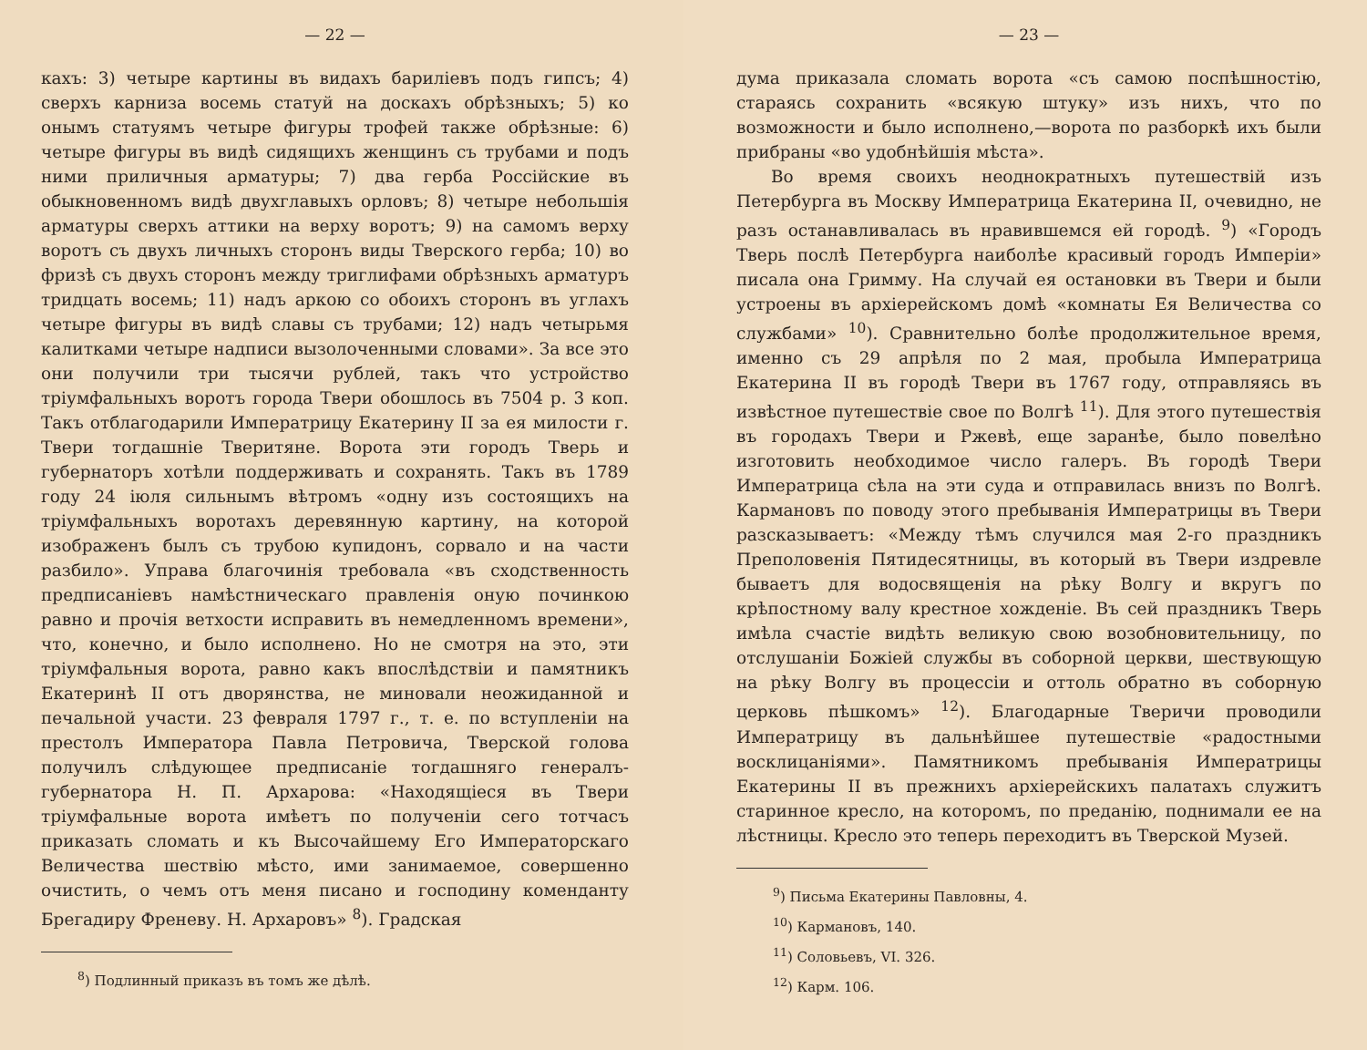— 22 —
кахъ: 3) четыре картины въ видахъ бариліевъ подъ гипсъ; 4) сверхъ карниза восемь статуй на доскахъ обрѣзныхъ; 5) ко онымъ статуямъ четыре фигуры трофей также обрѣзные: 6) четыре фигуры въ видѣ сидящихъ женщинъ съ трубами и подъ ними приличныя арматуры; 7) два герба Россійские въ обыкновенномъ видѣ двухглавыхъ орловъ; 8) четыре небольшія арматуры сверхъ аттики на верху воротъ; 9) на самомъ верху воротъ съ двухъ личныхъ сторонъ виды Тверского герба; 10) во фризѣ съ двухъ сторонъ между триглифами обрѣзныхъ арматуръ тридцать восемь; 11) надъ аркою со обоихъ сторонъ въ углахъ четыре фигуры въ видѣ славы съ трубами; 12) надъ четырьмя калитками четыре надписи вызолоченными словами». За все это они получили три тысячи рублей, такъ что устройство тріумфальныхъ воротъ города Твери обошлось въ 7504 р. 3 коп. Такъ отблагодарили Императрицу Екатерину II за ея милости г. Твери тогдашніе Тверитяне. Ворота эти городъ Тверь и губернаторъ хотѣли поддерживать и сохранять. Такъ въ 1789 году 24 іюля сильнымъ вѣтромъ «одну изъ состоящихъ на тріумфальныхъ воротахъ деревянную картину, на которой изображенъ былъ съ трубою купидонъ, сорвало и на части разбило». Управа благочинія требовала «въ сходственность предписаніевъ намѣстническаго правленія оную починкою равно и прочія ветхости исправить въ немедленномъ времени», что, конечно, и было исполнено. Но не смотря на это, эти тріумфальныя ворота, равно какъ впослѣдствіи и памятникъ Екатеринѣ II отъ дворянства, не миновали неожиданной и печальной участи. 23 февраля 1797 г., т. е. по вступленіи на престолъ Императора Павла Петровича, Тверской голова получилъ слѣдующее предписаніе тогдашняго генералъ-губернатора Н. П. Архарова: «Находящіеся въ Твери тріумфальные ворота имѣетъ по полученіи сего тотчасъ приказать сломать и къ Высочайшему Его Императорскаго Величества шествію мѣсто, ими занимаемое, совершенно очистить, о чемъ отъ меня писано и господину коменданту Брегадиру Френеву. Н. Архаровъ» <sup>8</sup>). Градская
<sup>8</sup>) Подлинный приказъ въ томъ же дѣлѣ.
— 23 —
дума приказала сломать ворота «съ самою поспѣшностію, стараясь сохранить «всякую штуку» изъ нихъ, что по возможности и было исполнено,—ворота по разборкѣ ихъ были прибраны «во удобнѣйшія мѣста».
Во время своихъ неоднократныхъ путешествій изъ Петербурга въ Москву Императрица Екатерина II, очевидно, не разъ останавливалась въ нравившемся ей городѣ. <sup>9</sup>) «Городъ Тверь послѣ Петербурга наиболѣе красивый городъ Имперіи» писала она Гримму. На случай ея остановки въ Твери и были устроены въ архіерейскомъ домѣ «комнаты Ея Величества со службами» <sup>10</sup>). Сравнительно болѣе продолжительное время, именно съ 29 апрѣля по 2 мая, пробыла Императрица Екатерина II въ городѣ Твери въ 1767 году, отправляясь въ извѣстное путешествіе свое по Волгѣ <sup>11</sup>). Для этого путешествія въ городахъ Твери и Ржевѣ, еще заранѣе, было повелѣно изготовить необходимое число галеръ. Въ городѣ Твери Императрица сѣла на эти суда и отправилась внизъ по Волгѣ. Кармановъ по поводу этого пребыванія Императрицы въ Твери разсказываетъ: «Между тѣмъ случился мая 2-го праздникъ Преполовенія Пятидесятницы, въ который въ Твери издревле бываетъ для водосвященія на рѣку Волгу и вкругъ по крѣпостному валу крестное хожденіе. Въ сей праздникъ Тверь имѣла счастіе видѣть великую свою возобновительницу, по отслушаніи Божіей службы въ соборной церкви, шествующую на рѣку Волгу въ процессіи и оттоль обратно въ соборную церковь пѣшкомъ» <sup>12</sup>). Благодарные Тверичи проводили Императрицу въ дальнѣйшее путешествіе «радостными восклицаніями». Памятникомъ пребыванія Императрицы Екатерины II въ прежнихъ архіерейскихъ палатахъ служитъ старинное кресло, на которомъ, по преданію, поднимали ее на лѣстницы. Кресло это теперь переходитъ въ Тверской Музей.
<sup>9</sup>) Письма Екатерины Павловны, 4.
<sup>10</sup>) Кармановъ, 140.
<sup>11</sup>) Соловьевъ, VI. 326.
<sup>12</sup>) Карм. 106.